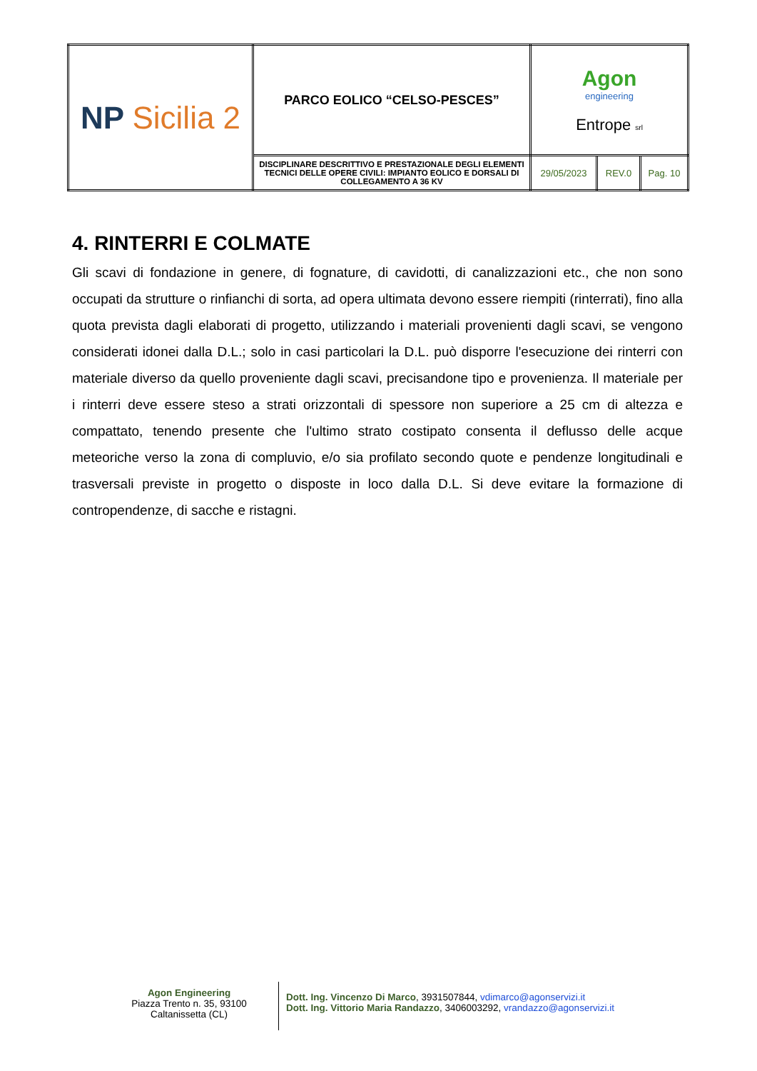| NP Sicilia 2 | PARCO EOLICO “CELSO-PESCES” | Agon engineering Entrope srl | | |
| | DISCIPLINARE DESCRITTIVO E PRESTAZIONALE DEGLI ELEMENTI TECNICI DELLE OPERE CIVILI: IMPIANTO EOLICO E DORSALI DI COLLEGAMENTO A 36 KV | 29/05/2023 | REV.0 | Pag. 10 |
4. RINTERRI E COLMATE
Gli scavi di fondazione in genere, di fognature, di cavidotti, di canalizzazioni etc., che non sono occupati da strutture o rinfianchi di sorta, ad opera ultimata devono essere riempiti (rinterrati), fino alla quota prevista dagli elaborati di progetto, utilizzando i materiali provenienti dagli scavi, se vengono considerati idonei dalla D.L.; solo in casi particolari la D.L. può disporre l'esecuzione dei rinterri con materiale diverso da quello proveniente dagli scavi, precisandone tipo e provenienza. Il materiale per i rinterri deve essere steso a strati orizzontali di spessore non superiore a 25 cm di altezza e compattato, tenendo presente che l'ultimo strato costipato consenta il deflusso delle acque meteoriche verso la zona di compluvio, e/o sia profilato secondo quote e pendenze longitudinali e trasversali previste in progetto o disposte in loco dalla D.L. Si deve evitare la formazione di contropendenze, di sacche e ristagni.
Agon Engineering
Piazza Trento n. 35, 93100
Caltanissetta (CL)
Dott. Ing. Vincenzo Di Marco, 3931507844, vdimarco@agonservizi.it
Dott. Ing. Vittorio Maria Randazzo, 3406003292, vrandazzo@agonservizi.it